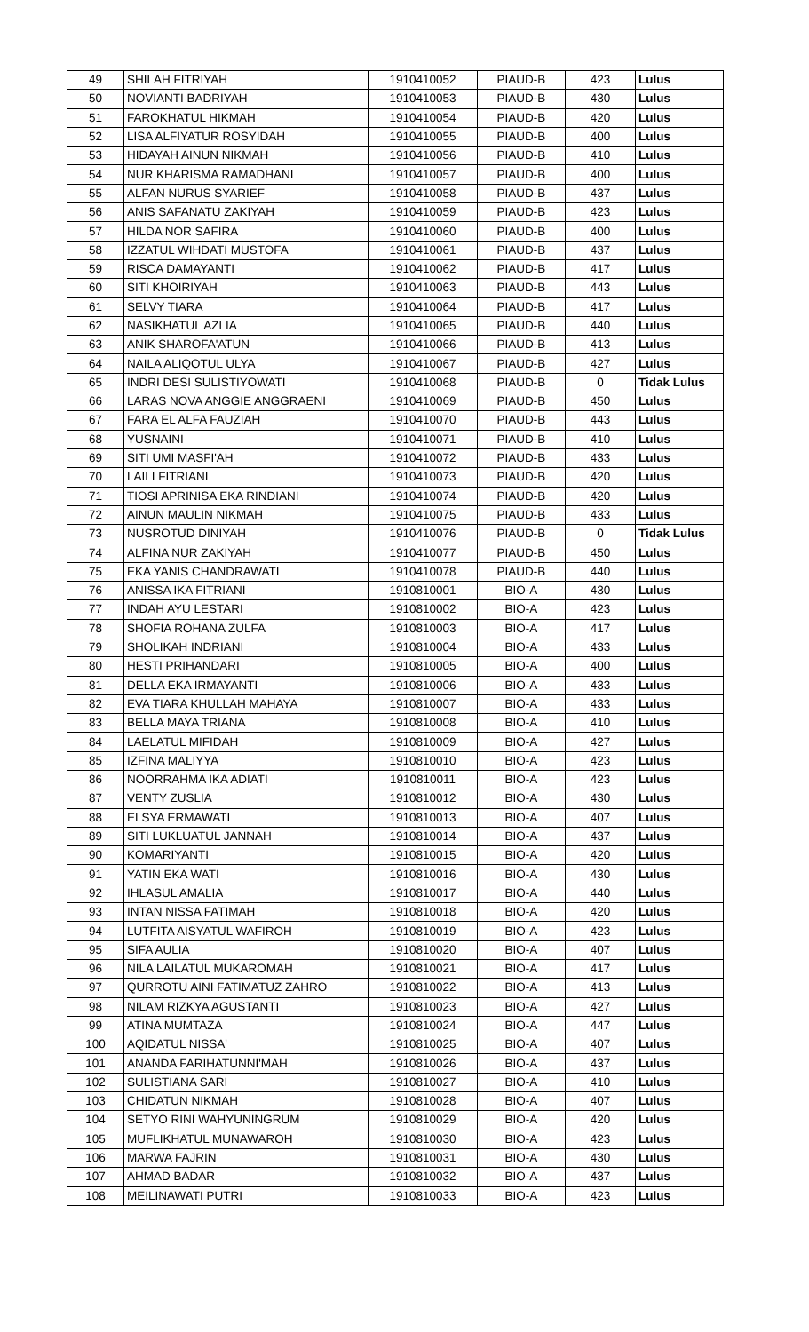| 49 | SHILAH FITRIYAH | 1910410052 | PIAUD-B | 423 | Lulus |
| 50 | NOVIANTI BADRIYAH | 1910410053 | PIAUD-B | 430 | Lulus |
| 51 | FAROKHATUL HIKMAH | 1910410054 | PIAUD-B | 420 | Lulus |
| 52 | LISA ALFIYATUR ROSYIDAH | 1910410055 | PIAUD-B | 400 | Lulus |
| 53 | HIDAYAH AINUN NIKMAH | 1910410056 | PIAUD-B | 410 | Lulus |
| 54 | NUR KHARISMA RAMADHANI | 1910410057 | PIAUD-B | 400 | Lulus |
| 55 | ALFAN NURUS SYARIEF | 1910410058 | PIAUD-B | 437 | Lulus |
| 56 | ANIS SAFANATU ZAKIYAH | 1910410059 | PIAUD-B | 423 | Lulus |
| 57 | HILDA NOR SAFIRA | 1910410060 | PIAUD-B | 400 | Lulus |
| 58 | IZZATUL WIHDATI MUSTOFA | 1910410061 | PIAUD-B | 437 | Lulus |
| 59 | RISCA DAMAYANTI | 1910410062 | PIAUD-B | 417 | Lulus |
| 60 | SITI KHOIRIYAH | 1910410063 | PIAUD-B | 443 | Lulus |
| 61 | SELVY TIARA | 1910410064 | PIAUD-B | 417 | Lulus |
| 62 | NASIKHATUL AZLIA | 1910410065 | PIAUD-B | 440 | Lulus |
| 63 | ANIK SHAROFA'ATUN | 1910410066 | PIAUD-B | 413 | Lulus |
| 64 | NAILA ALIQOTUL ULYA | 1910410067 | PIAUD-B | 427 | Lulus |
| 65 | INDRI DESI SULISTIYOWATI | 1910410068 | PIAUD-B | 0 | Tidak Lulus |
| 66 | LARAS NOVA ANGGIE ANGGRAENI | 1910410069 | PIAUD-B | 450 | Lulus |
| 67 | FARA EL ALFA FAUZIAH | 1910410070 | PIAUD-B | 443 | Lulus |
| 68 | YUSNAINI | 1910410071 | PIAUD-B | 410 | Lulus |
| 69 | SITI UMI MASFI'AH | 1910410072 | PIAUD-B | 433 | Lulus |
| 70 | LAILI FITRIANI | 1910410073 | PIAUD-B | 420 | Lulus |
| 71 | TIOSI APRINISA EKA RINDIANI | 1910410074 | PIAUD-B | 420 | Lulus |
| 72 | AINUN MAULIN NIKMAH | 1910410075 | PIAUD-B | 433 | Lulus |
| 73 | NUSROTUD DINIYAH | 1910410076 | PIAUD-B | 0 | Tidak Lulus |
| 74 | ALFINA NUR ZAKIYAH | 1910410077 | PIAUD-B | 450 | Lulus |
| 75 | EKA YANIS CHANDRAWATI | 1910410078 | PIAUD-B | 440 | Lulus |
| 76 | ANISSA IKA FITRIANI | 1910810001 | BIO-A | 430 | Lulus |
| 77 | INDAH AYU LESTARI | 1910810002 | BIO-A | 423 | Lulus |
| 78 | SHOFIA ROHANA ZULFA | 1910810003 | BIO-A | 417 | Lulus |
| 79 | SHOLIKAH INDRIANI | 1910810004 | BIO-A | 433 | Lulus |
| 80 | HESTI PRIHANDARI | 1910810005 | BIO-A | 400 | Lulus |
| 81 | DELLA EKA IRMAYANTI | 1910810006 | BIO-A | 433 | Lulus |
| 82 | EVA TIARA KHULLAH MAHAYA | 1910810007 | BIO-A | 433 | Lulus |
| 83 | BELLA MAYA TRIANA | 1910810008 | BIO-A | 410 | Lulus |
| 84 | LAELATUL MIFIDAH | 1910810009 | BIO-A | 427 | Lulus |
| 85 | IZFINA MALIYYA | 1910810010 | BIO-A | 423 | Lulus |
| 86 | NOORRAHMA IKA ADIATI | 1910810011 | BIO-A | 423 | Lulus |
| 87 | VENTY ZUSLIA | 1910810012 | BIO-A | 430 | Lulus |
| 88 | ELSYA ERMAWATI | 1910810013 | BIO-A | 407 | Lulus |
| 89 | SITI LUKLUATUL JANNAH | 1910810014 | BIO-A | 437 | Lulus |
| 90 | KOMARIYANTI | 1910810015 | BIO-A | 420 | Lulus |
| 91 | YATIN EKA WATI | 1910810016 | BIO-A | 430 | Lulus |
| 92 | IHLASUL AMALIA | 1910810017 | BIO-A | 440 | Lulus |
| 93 | INTAN NISSA FATIMAH | 1910810018 | BIO-A | 420 | Lulus |
| 94 | LUTFITA AISYATUL WAFIROH | 1910810019 | BIO-A | 423 | Lulus |
| 95 | SIFA AULIA | 1910810020 | BIO-A | 407 | Lulus |
| 96 | NILA LAILATUL MUKAROMAH | 1910810021 | BIO-A | 417 | Lulus |
| 97 | QURROTU AINI FATIMATUZ ZAHRO | 1910810022 | BIO-A | 413 | Lulus |
| 98 | NILAM RIZKYA AGUSTANTI | 1910810023 | BIO-A | 427 | Lulus |
| 99 | ATINA MUMTAZA | 1910810024 | BIO-A | 447 | Lulus |
| 100 | AQIDATUL NISSA' | 1910810025 | BIO-A | 407 | Lulus |
| 101 | ANANDA FARIHATUNNI'MAH | 1910810026 | BIO-A | 437 | Lulus |
| 102 | SULISTIANA SARI | 1910810027 | BIO-A | 410 | Lulus |
| 103 | CHIDATUN NIKMAH | 1910810028 | BIO-A | 407 | Lulus |
| 104 | SETYO RINI WAHYUNINGRUM | 1910810029 | BIO-A | 420 | Lulus |
| 105 | MUFLIKHATUL MUNAWAROH | 1910810030 | BIO-A | 423 | Lulus |
| 106 | MARWA FAJRIN | 1910810031 | BIO-A | 430 | Lulus |
| 107 | AHMAD BADAR | 1910810032 | BIO-A | 437 | Lulus |
| 108 | MEILINAWATI PUTRI | 1910810033 | BIO-A | 423 | Lulus |